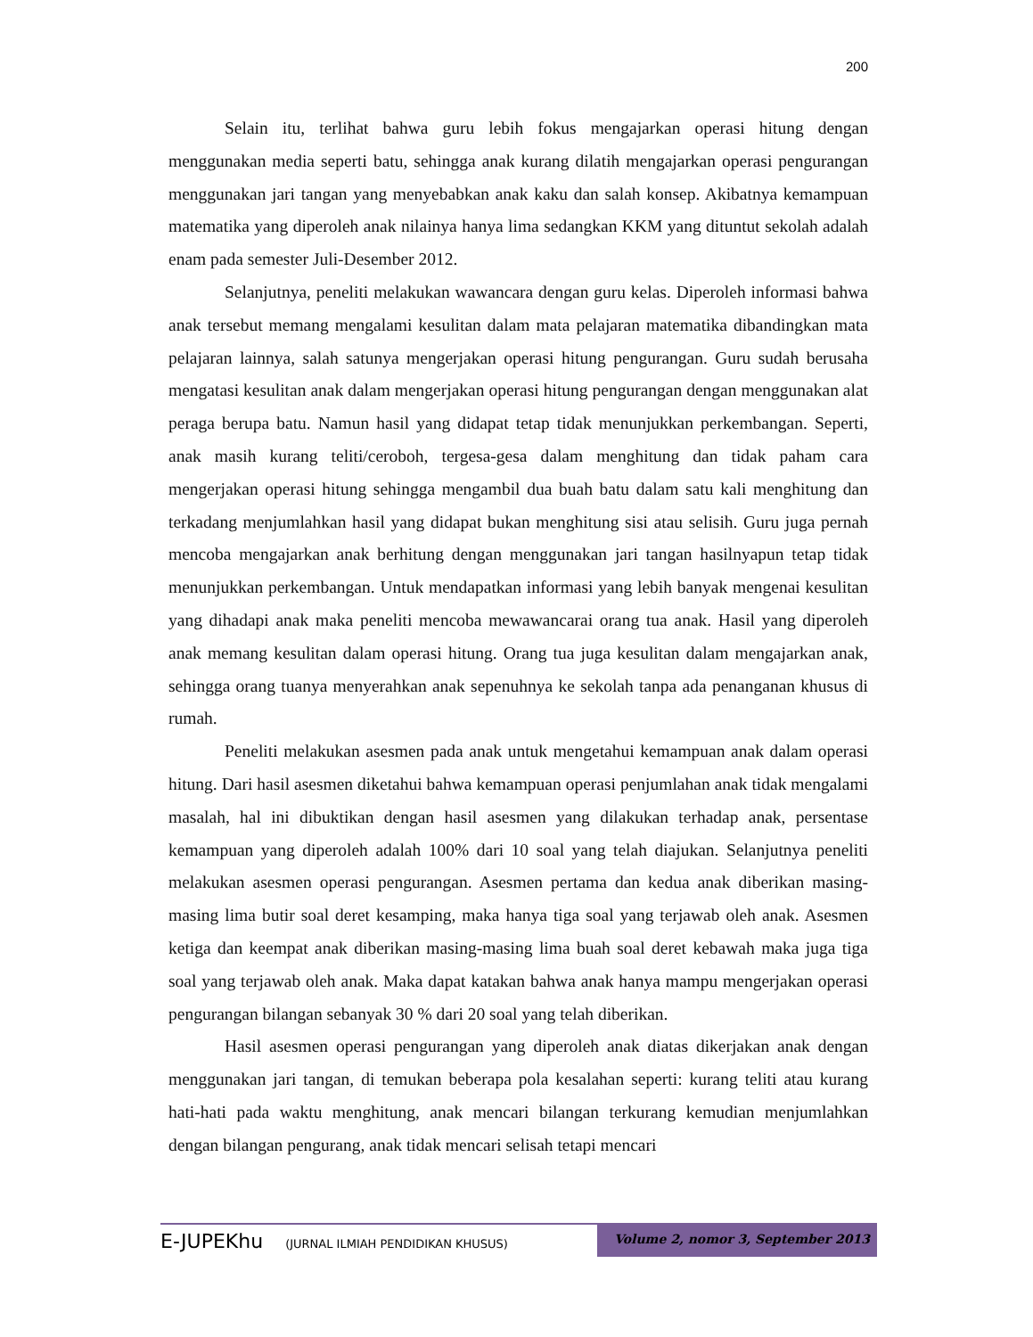200
Selain itu, terlihat bahwa guru lebih fokus mengajarkan operasi hitung dengan menggunakan media seperti batu, sehingga anak kurang dilatih mengajarkan operasi pengurangan menggunakan jari tangan yang menyebabkan anak kaku dan salah konsep. Akibatnya kemampuan matematika yang diperoleh anak nilainya hanya lima sedangkan KKM yang dituntut sekolah adalah enam pada semester Juli-Desember 2012.
Selanjutnya, peneliti melakukan wawancara dengan guru kelas. Diperoleh informasi bahwa anak tersebut memang mengalami kesulitan dalam mata pelajaran matematika dibandingkan mata pelajaran lainnya, salah satunya mengerjakan operasi hitung pengurangan. Guru sudah berusaha mengatasi kesulitan anak dalam mengerjakan operasi hitung pengurangan dengan menggunakan alat peraga berupa batu. Namun hasil yang didapat tetap tidak menunjukkan perkembangan. Seperti, anak masih kurang teliti/ceroboh, tergesa-gesa dalam menghitung dan tidak paham cara mengerjakan operasi hitung sehingga mengambil dua buah batu dalam satu kali menghitung dan terkadang menjumlahkan hasil yang didapat bukan menghitung sisi atau selisih. Guru juga pernah mencoba mengajarkan anak berhitung dengan menggunakan jari tangan hasilnyapun tetap tidak menunjukkan perkembangan. Untuk mendapatkan informasi yang lebih banyak mengenai kesulitan yang dihadapi anak maka peneliti mencoba mewawancarai orang tua anak. Hasil yang diperoleh anak memang kesulitan dalam operasi hitung. Orang tua juga kesulitan dalam mengajarkan anak, sehingga orang tuanya menyerahkan anak sepenuhnya ke sekolah tanpa ada penanganan khusus di rumah.
Peneliti melakukan asesmen pada anak untuk mengetahui kemampuan anak dalam operasi hitung. Dari hasil asesmen diketahui bahwa kemampuan operasi penjumlahan anak tidak mengalami masalah, hal ini dibuktikan dengan hasil asesmen yang dilakukan terhadap anak, persentase kemampuan yang diperoleh adalah 100% dari 10 soal yang telah diajukan. Selanjutnya peneliti melakukan asesmen operasi pengurangan. Asesmen pertama dan kedua anak diberikan masing-masing lima butir soal deret kesamping, maka hanya tiga soal yang terjawab oleh anak. Asesmen ketiga dan keempat anak diberikan masing-masing lima buah soal deret kebawah maka juga tiga soal yang terjawab oleh anak. Maka dapat katakan bahwa anak hanya mampu mengerjakan operasi pengurangan bilangan sebanyak 30 % dari 20 soal yang telah diberikan.
Hasil asesmen operasi pengurangan yang diperoleh anak diatas dikerjakan anak dengan menggunakan jari tangan, di temukan beberapa pola kesalahan seperti: kurang teliti atau kurang hati-hati pada waktu menghitung, anak mencari bilangan terkurang kemudian menjumlahkan dengan bilangan pengurang, anak tidak mencari selisah tetapi mencari
E-JUPEKhu (JURNAL ILMIAH PENDIDIKAN KHUSUS)
Volume 2, nomor 3, September 2013